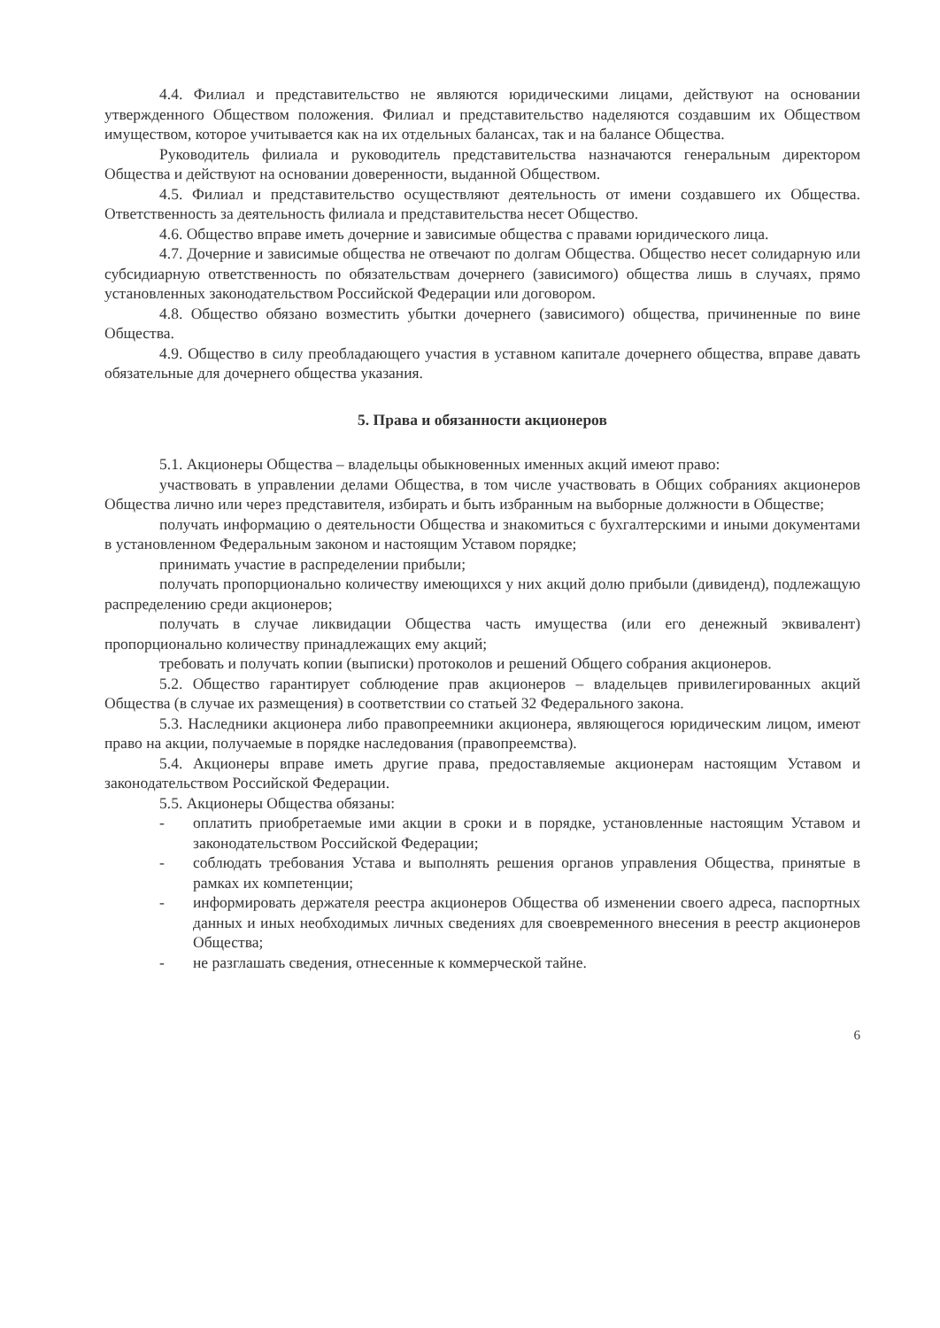4.4. Филиал и представительство не являются юридическими лицами, действуют на основании утвержденного Обществом положения. Филиал и представительство наделяются создавшим их Обществом имуществом, которое учитывается как на их отдельных балансах, так и на балансе Общества.
Руководитель филиала и руководитель представительства назначаются генеральным директором Общества и действуют на основании доверенности, выданной Обществом.
4.5. Филиал и представительство осуществляют деятельность от имени создавшего их Общества. Ответственность за деятельность филиала и представительства несет Общество.
4.6. Общество вправе иметь дочерние и зависимые общества с правами юридического лица.
4.7. Дочерние и зависимые общества не отвечают по долгам Общества. Общество несет солидарную или субсидиарную ответственность по обязательствам дочернего (зависимого) общества лишь в случаях, прямо установленных законодательством Российской Федерации или договором.
4.8. Общество обязано возместить убытки дочернего (зависимого) общества, причиненные по вине Общества.
4.9. Общество в силу преобладающего участия в уставном капитале дочернего общества, вправе давать обязательные для дочернего общества указания.
5. Права и обязанности акционеров
5.1. Акционеры Общества – владельцы обыкновенных именных акций имеют право:
участвовать в управлении делами Общества, в том числе участвовать в Общих собраниях акционеров Общества лично или через представителя, избирать и быть избранным на выборные должности в Обществе;
получать информацию о деятельности Общества и знакомиться с бухгалтерскими и иными документами в установленном Федеральным законом и настоящим Уставом порядке;
принимать участие в распределении прибыли;
получать пропорционально количеству имеющихся у них акций долю прибыли (дивиденд), подлежащую распределению среди акционеров;
получать в случае ликвидации Общества часть имущества (или его денежный эквивалент) пропорционально количеству принадлежащих ему акций;
требовать и получать копии (выписки) протоколов и решений Общего собрания акционеров.
5.2. Общество гарантирует соблюдение прав акционеров – владельцев привилегированных акций Общества (в случае их размещения) в соответствии со статьей 32 Федерального закона.
5.3. Наследники акционера либо правопреемники акционера, являющегося юридическим лицом, имеют право на акции, получаемые в порядке наследования (правопреемства).
5.4. Акционеры вправе иметь другие права, предоставляемые акционерам настоящим Уставом и законодательством Российской Федерации.
5.5. Акционеры Общества обязаны:
- оплатить приобретаемые ими акции в сроки и в порядке, установленные настоящим Уставом и законодательством Российской Федерации;
- соблюдать требования Устава и выполнять решения органов управления Общества, принятые в рамках их компетенции;
- информировать держателя реестра акционеров Общества об изменении своего адреса, паспортных данных и иных необходимых личных сведениях для своевременного внесения в реестр акционеров Общества;
- не разглашать сведения, отнесенные к коммерческой тайне.
6